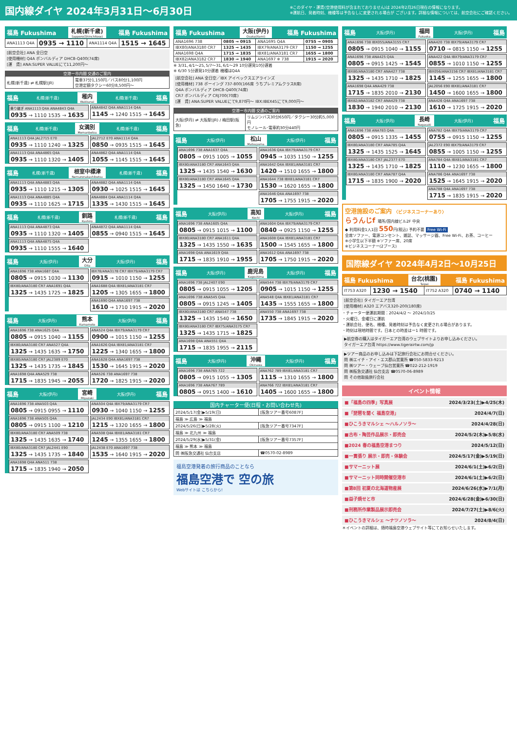国内線ダイヤ 2024年3月31日～6月30日
※このダイヤ・運賃(空港使用料が含まれておりません)は 2024年2月26日現在の情報になります。
※運航日、発着時刻、機種等は予告なしに変更される場合が ございます。詳細な情報については、航空会社にご確認ください。
福島 Fukushima 札幌(新千歳)
Sapporo(Shinchitose) 福島 Fukushima
| ANA1113 Q4A | 0935 → 1110 | ANA1114 Q4A | 1515 → 1645 |
[航空会社] ANA 全日空
[使用機材] Q4A ボンバルディア DHC8-Q400(74席)
[運　賃] ANA:SUPER VALUEにて11,200円～
空港ー市内間 交通のご案内
| 札幌(新千歳) ⇄ 札幌駅(JR) | 電車37分1,150円／バス80分1,100円 空港定額タクシー60分8,500円～ |
福島 札幌(新千歳) 稚内
Wakkanai 札幌(新千歳) 福島
乗り継ぎ ANA1113 Q4A ANA4843 Q4A
0935 → 1110 1535 → 1635
ANA4842 Q4A ANA1114 Q4A
1145 → 1240 1515 → 1645
福島 札幌(新千歳) 女満別
Memanbetsu 札幌(新千歳) 福島
ANA1113 Q4A JAL2715 E70
0935 → 1110 1240 → 1325
ANA1113 Q4A ANA4865 Q4A
0935 → 1110 1320 → 1405
JAL2712 E70 ANA1114 Q4A
0850 → 0935 1515 → 1645
ANA4862 Q4A ANA1114 Q4A
1055 → 1145 1515 → 1645
福島 札幌(新千歳) 根室中標津
Nemuronakashibetsu 札幌(新千歳) 福島
ANA1113 Q4A ANA4883 Q4A
0935 → 1110 1215 → 1305
ANA1113 Q4A ANA4885 Q4A
0935 → 1110 1625 → 1715
ANA4882 Q4A ANA1114 Q4A
0930 → 1025 1515 → 1645
ANA4884 Q4A ANA1114 Q4A
1335 → 1430 1515 → 1645
福島 札幌(新千歳) 釧路
Kushiro 札幌(新千歳) 福島
ANA1113 Q4A ANA4873 Q4A
0935 → 1110 1320 → 1405
ANA1113 Q4A ANA4875 Q4A
0935 → 1110 1555 → 1640
ANA4872 Q4A ANA1114 Q4A
0855 → 0940 1515 → 1645
福島 大阪(伊丹) 大分
Oita 大阪(伊丹) 福島
ANA1696 738 ANA1687 Q4A
0805 → 0915 1030 → 1130
IBX80/ANA3180 CR7 ANA1691 Q4A
1325 → 1435 1725 → 1825
IBX78/ANA3178 CR7 IBX79/ANA3179 CR7
0915 → 1010 1150 → 1255
ANA1688 Q4A IBX81/ANA3181 CR7
1205 → 1305 1655 → 1800
ANA1690 Q4A ANA1697 738
1610 → 1710 1915 → 2020
福島 大阪(伊丹) 熊本
Kumamoto 大阪(伊丹) 福島
ANA1696 738 ANA1625 Q4A
0805 → 0915 1040 → 1155
IBX80/ANA3180 CR7 ANA527 Q4A
1325 → 1435 1635 → 1750
IBX80/ANA3180 CR7 JAL2389 E70
1325 → 1435 1735 → 1845
ANA1698 Q4A ANA529 738
1715 → 1835 1945 → 2055
ANA524 Q4A IBX79/ANA3179 CR7
0900 → 1015 1150 → 1255
ANA1626 Q4A IBX81/ANA3181 CR7
1225 → 1340 1655 → 1800
ANA1628 Q4A ANA1697 738
1530 → 1645 1915 → 2020
ANA526 738 ANA1697 738
1720 → 1825 1915 → 2020
福島 大阪(伊丹) 宮崎
Miyazaki 大阪(伊丹) 福島
ANA1696 738 ANA503 Q4A
0805 → 0915 0955 → 1110
ANA1696 738 ANA505 Q4A
0805 → 0915 1100 → 1210
IBX80/ANA3180 CR7 ANA509 738
1325 → 1435 1635 → 1740
IBX80/ANA3180 CR7 JAL2441 E90
1325 → 1435 1735 → 1840
ANA1698 Q4A ANA511 738
1715 → 1835 1940 → 2050
ANA504 Q4A IBX79/ANA3179 CR7
0930 → 1040 1150 → 1255
JAL2434 E90 IBX81/ANA3181 CR7
1215 → 1320 1655 → 1800
ANA508 Q4A IBX81/ANA3181 CR7
1245 → 1355 1655 → 1800
JAL2438 E70 ANA1697 738
1535 → 1640 1915 → 2020
福島 Fukushima 大阪(伊丹)
Osaka(Itami) 福島 Fukushima
| ANA1696 738 | 0805 → 0915 | ANA1695 Q4A | 0755 → 0905 |
| IBX80/ANA3180 CR7 | 1325 → 1435 | IBX79/ANA3179 CR7 | 1150 → 1255 |
| ANA1698 Q4A | 1715 → 1835 | IBX81/ANA3181 CR7 | 1655 → 1800 |
| IBX82/ANA3182 CR7 | 1830 → 1940 | ANA1697 ※ 738 | 1915 → 2020 |
※ 3/31､4/1～25､5/7～31､6/1～29 10分遅発10分遅着
※ 6/30 5分遅発10分遅着 機種はQ4A
[航空会社] ANA 全日空／IBX アイベックスエアラインズ
[使用機材] 738 ボーイング 737-800(166席 うちプレミアムクラス8席)
Q4A ボンバルディア DHC8-Q400(74席)
CR7 ボンバルディア CRJ700(70席)
[運　賃] ANA:SUPER VALUEにて9,870円～ IBX:IBEX45にて9,000円～
空港ー市内間 交通のご案内
| 大阪(伊丹) ⇄ 大阪駅(JR) / 梅田駅(阪急) | リムジンバス30分650円／タクシー30分約5,000円 モノレール･電車約30分440円 |
福島 大阪(伊丹) 松山
Matsuyama 大阪(伊丹) 福島
ANA1696 738 ANA1637 Q4A
0805 → 0915 1005 → 1055
IBX80/ANA3180 CR7 ANA1643 Q4A
1325 → 1435 1540 → 1630
IBX80/ANA3180 CR7 ANA1645 Q4A
1325 → 1450 1640 → 1730
ANA1636 Q4A IBX79/ANA3179 CR7
0945 → 1035 1150 → 1255
ANA1642 Q4A IBX81/ANA3181 CR7
1420 → 1510 1655 → 1800
ANA1644 738 IBX81/ANA3181 CR7
1530 → 1620 1655 → 1800
ANA1646 Q4A ANA1697 738
1705 → 1755 1915 → 2020
福島 大阪(伊丹) 高知
Kochi 大阪(伊丹) 福島
ANA1696 738 ANA1605 Q4A
0805 → 0915 1015 → 1100
IBX80/ANA3180 CR7 ANA1611 Q4A
1325 → 1435 1550 → 1635
ANA1698 Q4A ANA1619 Q4A
1715 → 1835 1910 → 1955
ANA1604 Q4A IBX79/ANA3179 CR7
0840 → 0925 1150 → 1255
ANA1608 Q4A IBX81/ANA3181 CR7
1500 → 1545 1655 → 1800
ANA1612 Q4A ANA1697 738
1705 → 1750 1915 → 2020
福島 大阪(伊丹) 鹿児島
Kagoshima 大阪(伊丹) 福島
ANA1696 738 JAL2407 E90
0805 → 0915 1055 → 1205
ANA1696 738 ANA545 Q4A
0805 → 0915 1245 → 1405
IBX80/ANA3180 CR7 ANA547 738
1325 → 1435 1540 → 1650
IBX80/ANA3180 CR7 IBX75/ANA3175 CR7
1325 → 1435 1715 → 1825
ANA1698 Q4A ANA551 Q4A
1715 → 1835 1955 → 2115
ANA544 738 IBX79/ANA3179 CR7
0905 → 1015 1150 → 1255
ANA548 Q4A IBX81/ANA3181 CR7
1435 → 1555 1655 → 1800
ANA550 738 ANA1697 738
1735 → 1845 1915 → 2020
福島 大阪(伊丹) 沖縄
Okinawa 大阪(伊丹) 福島
ANA1696 738 ANA765 722
0805 → 0915 1055 → 1305
ANA1696 738 ANA767 789
0805 → 0915 1400 → 1610
ANA762 789 IBX81/ANA3181 CR7
1115 → 1310 1655 → 1800
ANA766 722 IBX81/ANA3181 CR7
1405 → 1600 1655 → 1800
国内チャーター便(日程・お問い合わせ先)
| 2024/5/17(金)▶5/19(日) | [阪急ツアー番号6087F] |
| 福島 ≫ 広島 ≫ 福島 | |
| 2024/5/26(日)▶5/28(火) | [阪急ツアー番号7347F] |
| 福島 ≫ 北九州 ≫ 福島 | |
| 2024/5/29(水)▶5/31(金) | [阪急ツアー番号7357F] |
| 福島 ≫ 熊本 ≫ 福島 | |
| 問 ㈱阪急交通社 仙台支店 | ☎0570-02-8989 |
福島空港発着の旅行商品のことなら
福島空港で 空の旅
Webサイトは こちらから!
福島 大阪(伊丹) 福岡
Fukuoka 大阪(伊丹) 福島
ANA1696 738 IBX055/ANA3155 CR7
0805 → 0915 1040 → 1155
ANA1696 738 ANA425 Q4A
0805 → 0915 1425 → 1545
IBX80/ANA3180 CR7 ANA427 738
1325 → 1435 1710 → 1825
ANA1698 Q4A ANA429 738
1715 → 1835 2010 → 2130
IBX82/ANA3182 CR7 ANA429 738
1830 → 1940 2010 → 2130
ANA420 738 IBX79/ANA3179 CR7
0710 → 0815 1150 → 1255
ANA422 Q4A IBX79/ANA3179 CR7
0855 → 1010 1150 → 1255
IBX056/ANA3156 CR7 IBX81/ANA3181 CR7
1145 → 1255 1655 → 1800
JAL2056 E90 IBX81/ANA3181 CR7
1450 → 1600 1655 → 1800
ANA426 Q4A ANA1697 738
1610 → 1725 1915 → 2020
福島 大阪(伊丹) 長崎
Nagasaki 大阪(伊丹) 福島
ANA1696 738 ANA783 Q4A
0805 → 0915 1335 → 1455
IBX80/ANA3180 CR7 ANA785 Q4A
1325 → 1435 1525 → 1645
IBX80/ANA3180 CR7 JAL2377 E70
1325 → 1435 1710 → 1825
IBX80/ANA3180 CR7 ANA787 Q4A
1715 → 1835 1900 → 2020
ANA782 Q4A IBX79/ANA3179 CR7
0755 → 0915 1150 → 1255
JAL2372 E90 IBX79/ANA3179 CR7
0855 → 1005 1150 → 1255
ANA784 Q4A IBX81/ANA3181 CR7
1110 → 1230 1655 → 1800
ANA786 Q4A ANA1697 738
1525 → 1645 1915 → 2020
ANA788 Q4A ANA1697 738
1715 → 1835 1915 → 2020
空港施設のご案内 〈ビジネスコーナーあり〉
らうんじf 場所/国内線ビル2F 中央
◆ 利用料金1人1回 550円(税込) 予約不要 Free Wi-Fi
全席ソファー、電源コンセント、雑誌、マッサージ器、Free Wi-Fi、お茶、コーヒー
※小学生以下半額 ※ソファー席、20席
※ビジネスコーナー(2ブース)
国際線ダイヤ 2024年4月2日～10月25日
福島 Fukushima 台北(桃園)
Taipei 福島 Fukushima
| IT753 A320 | 1230 → 1540 | IT752 A320 | 0740 → 1140 |
[航空会社] タイガーエア台湾
[使用機材] A320 エアバス320-200(180席)
・チャーター便運航期間：2024/4/2 ～ 2024/10/25
・火曜日、金曜日に運航
・運航会社、便名、機種、発着時刻は予告なく変更される場合があります。
・時刻は現地時間です。日本との時差はー1 時間です。
▶航空券の購入はタイガーエア台湾のウェブサイトよりお申し込みください。
タイガーエア台湾 https://www.tigerairtw.com/jp
▶ツアー商品のお申し込みは下記旅行会社にお問合せください。
問 ㈱エイチ・アイ・エス郡山営業所 ☎050-5833-9213
問 ㈱ツアー・ウェーブ仙台営業所 ☎022-212-1919
問 ㈱阪急交通社 仙台支店 ☎0570-06-8989
問 その他取扱旅行会社
イベント情報
■「福島の四季」写真展 2024/3/23(土)▶4/25(木)
■「琵琶を聞く 福島空港」 2024/4/7(日)
■ひこうきマルシェ ～ハルノソラ～ 2024/4/28(日)
■古布・陶芸作品展示・即売会 2024/5/2(木)▶5/8(水)
■2024 春の福島空港まつり 2024/5/12(日)
■一貫張り 展示・即売・体験会 2024/5/17(金)▶5/19(日)
■サマーニット展 2024/6/1(土)▶6/2(日)
■サマーニット同時開催空港市 2024/6/1(土)▶6/2(日)
■第8回 初夏の北海道物産展 2024/6/26(水)▶7/1(月)
■益子焼せと市 2024/6/28(金)▶6/30(日)
■刑務所作業製品展示即売会 2024/7/27(土)▶8/6(火)
■ひこうきマルシェ ～ナツノソラ～ 2024/8/4(日)
＊イベントの詳細は、随時福島空港ウェブサイト等にてお知らせいたします。